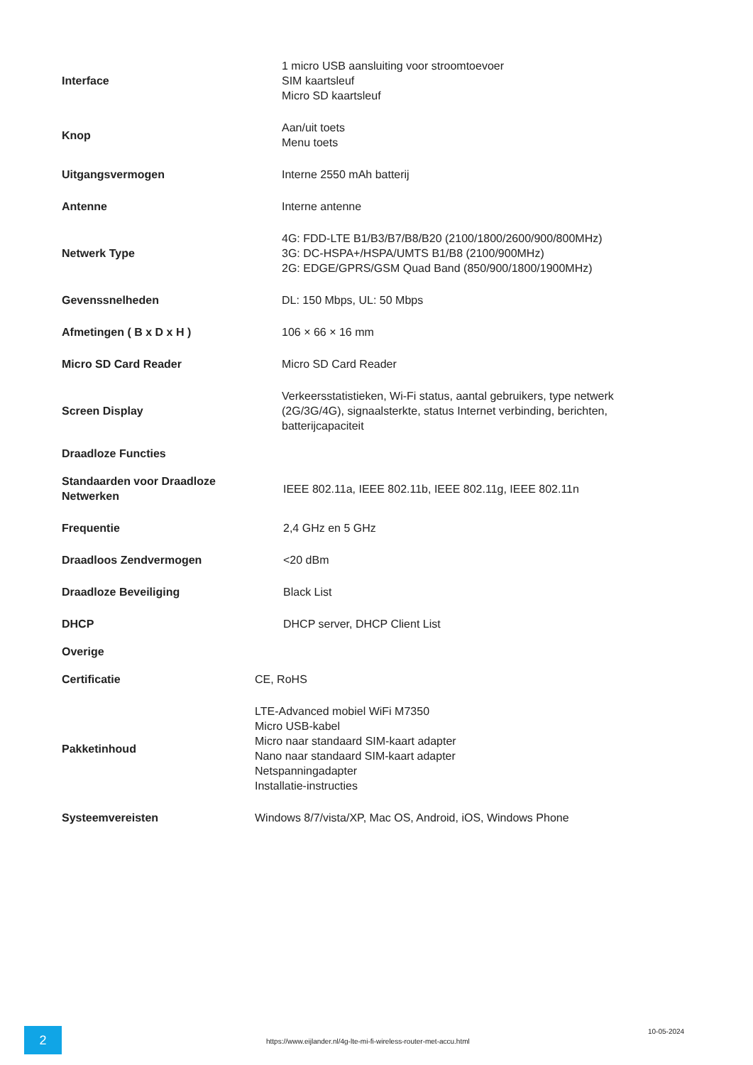| Interface | 1 micro USB aansluiting voor stroomtoevoer SIM kaartsleuf Micro SD kaartsleuf |
| Knop | Aan/uit toets Menu toets |
| Uitgangsvermogen | Interne 2550 mAh batterij |
| Antenne | Interne antenne |
| Netwerk Type | 4G: FDD-LTE B1/B3/B7/B8/B20 (2100/1800/2600/900/800MHz) 3G: DC-HSPA+/HSPA/UMTS B1/B8 (2100/900MHz) 2G: EDGE/GPRS/GSM Quad Band (850/900/1800/1900MHz) |
| Gevenssnelheden | DL: 150 Mbps, UL: 50 Mbps |
| Afmetingen ( B x D x H ) | 106 × 66 × 16 mm |
| Micro SD Card Reader | Micro SD Card Reader |
| Screen Display | Verkeersstatistieken, Wi-Fi status, aantal gebruikers, type netwerk (2G/3G/4G), signaalsterkte, status Internet verbinding, berichten, batterijcapaciteit |
| Draadloze Functies | |
| Standaarden voor Draadloze Netwerken | IEEE 802.11a, IEEE 802.11b, IEEE 802.11g, IEEE 802.11n |
| Frequentie | 2,4 GHz en 5 GHz |
| Draadloos Zendvermogen | <20 dBm |
| Draadloze Beveiliging | Black List |
| DHCP | DHCP server, DHCP Client List |
| Overige | |
| Certificatie | CE, RoHS |
| Pakketinhoud | LTE-Advanced mobiel WiFi M7350 Micro USB-kabel Micro naar standaard SIM-kaart adapter Nano naar standaard SIM-kaart adapter Netspanningadapter Installatie-instructies |
| Systeemvereisten | Windows 8/7/vista/XP, Mac OS, Android, iOS, Windows Phone |
2
https://www.eijlander.nl/4g-lte-mi-fi-wireless-router-met-accu.html
10-05-2024